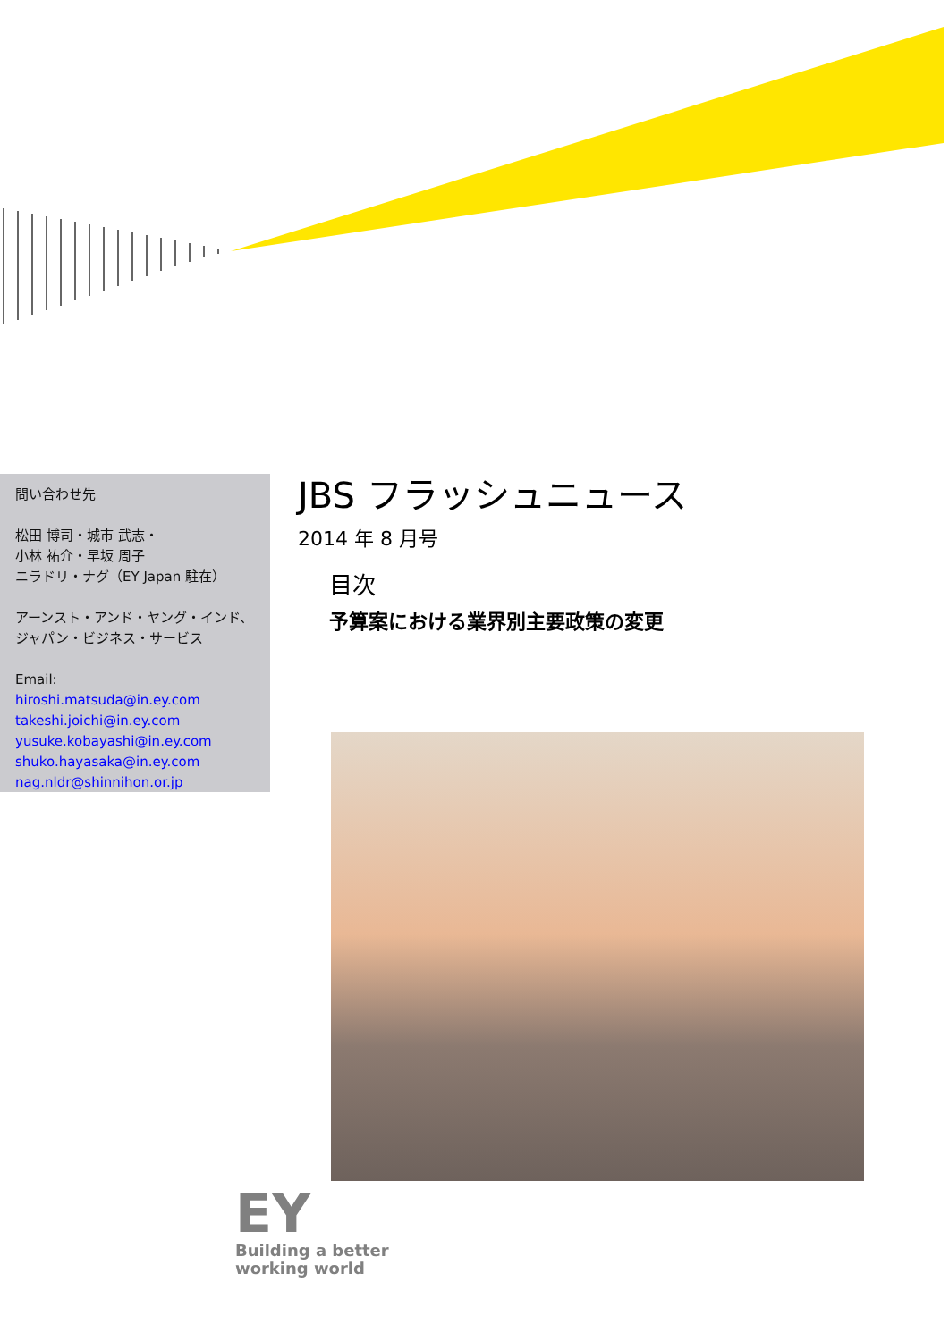問い合わせ先
松田 博司・城市 武志・
小林 祐介・早坂 周子
ニラドリ・ナグ（EY Japan 駐在）
アーンスト・アンド・ヤング・インド、
ジャパン・ビジネス・サービス
Email:
hiroshi.matsuda@in.ey.com
takeshi.joichi@in.ey.com
yusuke.kobayashi@in.ey.com
shuko.hayasaka@in.ey.com
nag.nldr@shinnihon.or.jp
JBS フラッシュニュース
2014 年 8 月号
目次
予算案における業界別主要政策の変更
EY
Building a better
working world